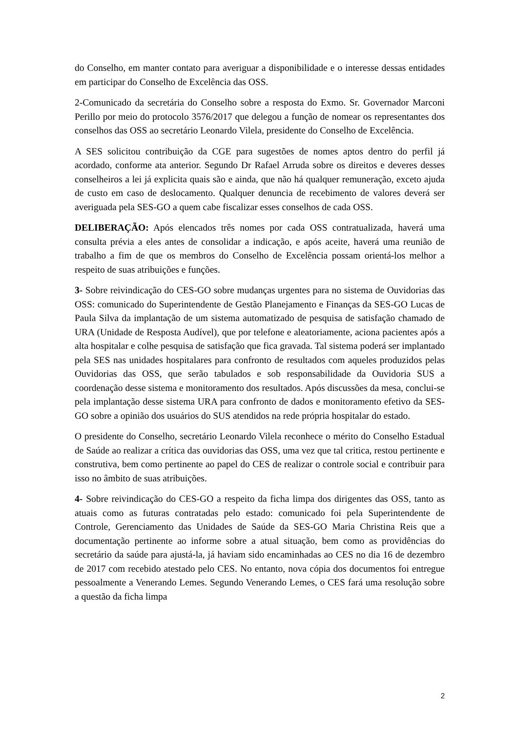do Conselho, em manter contato para averiguar a disponibilidade e o interesse dessas entidades em participar do Conselho de Excelência das OSS.
2-Comunicado da secretária do Conselho sobre a resposta do Exmo. Sr. Governador Marconi Perillo por meio do protocolo 3576/2017 que delegou a função de nomear os representantes dos conselhos das OSS ao secretário Leonardo Vilela, presidente do Conselho de Excelência.
A SES solicitou contribuição da CGE para sugestões de nomes aptos dentro do perfil já acordado, conforme ata anterior. Segundo Dr Rafael Arruda sobre os direitos e deveres desses conselheiros a lei já explicita quais são e ainda, que não há qualquer remuneração, exceto ajuda de custo em caso de deslocamento. Qualquer denuncia de recebimento de valores deverá ser averiguada pela SES-GO a quem cabe fiscalizar esses conselhos de cada OSS.
DELIBERAÇÃO: Após elencados três nomes por cada OSS contratualizada, haverá uma consulta prévia a eles antes de consolidar a indicação, e após aceite, haverá uma reunião de trabalho a fim de que os membros do Conselho de Excelência possam orientá-los melhor a respeito de suas atribuições e funções.
3- Sobre reivindicação do CES-GO sobre mudanças urgentes para no sistema de Ouvidorias das OSS: comunicado do Superintendente de Gestão Planejamento e Finanças da SES-GO Lucas de Paula Silva da implantação de um sistema automatizado de pesquisa de satisfação chamado de URA (Unidade de Resposta Audível), que por telefone e aleatoriamente, aciona pacientes após a alta hospitalar e colhe pesquisa de satisfação que fica gravada. Tal sistema poderá ser implantado pela SES nas unidades hospitalares para confronto de resultados com aqueles produzidos pelas Ouvidorias das OSS, que serão tabulados e sob responsabilidade da Ouvidoria SUS a coordenação desse sistema e monitoramento dos resultados. Após discussões da mesa, conclui-se pela implantação desse sistema URA para confronto de dados e monitoramento efetivo da SES-GO sobre a opinião dos usuários do SUS atendidos na rede própria hospitalar do estado.
O presidente do Conselho, secretário Leonardo Vilela reconhece o mérito do Conselho Estadual de Saúde ao realizar a crítica das ouvidorias das OSS, uma vez que tal critica, restou pertinente e construtiva, bem como pertinente ao papel do CES de realizar o controle social e contribuir para isso no âmbito de suas atribuições.
4- Sobre reivindicação do CES-GO a respeito da ficha limpa dos dirigentes das OSS, tanto as atuais como as futuras contratadas pelo estado: comunicado foi pela Superintendente de Controle, Gerenciamento das Unidades de Saúde da SES-GO Maria Christina Reis que a documentação pertinente ao informe sobre a atual situação, bem como as providências do secretário da saúde para ajustá-la, já haviam sido encaminhadas ao CES no dia 16 de dezembro de 2017 com recebido atestado pelo CES. No entanto, nova cópia dos documentos foi entregue pessoalmente a Venerando Lemes. Segundo Venerando Lemes, o CES fará uma resolução sobre a questão da ficha limpa
2